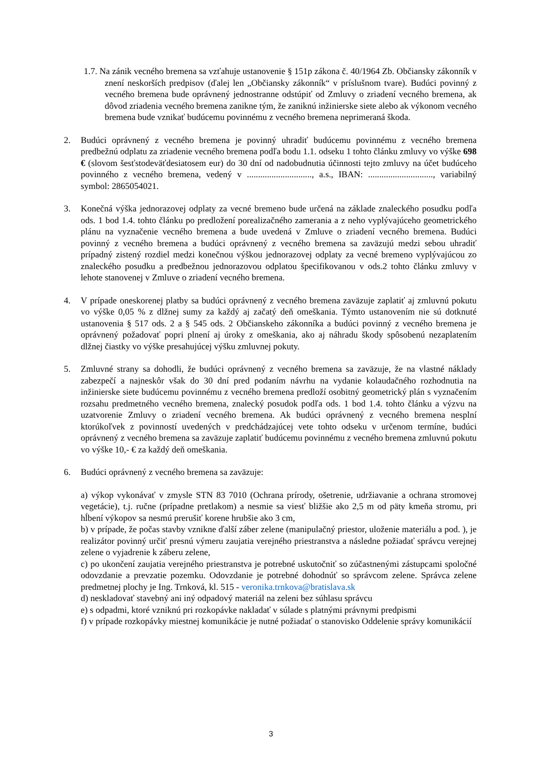1.7. Na zánik vecného bremena sa vzťahuje ustanovenie § 151p zákona č. 40/1964 Zb. Občiansky zákonník v znení neskorších predpisov (ďalej len „Občiansky zákonník“ v príslušnom tvare). Budúci povinný z vecného bremena bude oprávnený jednostranne odstúpiť od Zmluvy o zriadení vecného bremena, ak dôvod zriadenia vecného bremena zanikne tým, že zaniknú inžinierske siete alebo ak výkonom vecného bremena bude vznikať budúcemu povinnému z vecného bremena neprimeraná škoda.
2. Budúci oprávnený z vecného bremena je povinný uhradiť budúcemu povinnému z vecného bremena predbežnú odplatu za zriadenie vecného bremena podľa bodu 1.1. odseku 1 tohto článku zmluvy vo výške 698 € (slovom šesťstodeväťdesiatosem eur) do 30 dní od nadobudnutia účinnosti tejto zmluvy na účet budúceho povinného z vecného bremena, vedený v ............................., a.s., IBAN: ............................., variabilný symbol: 2865054021.
3. Konečná výška jednorazovej odplaty za vecné bremeno bude určená na základe znaleckého posudku podľa ods. 1 bod 1.4. tohto článku po predložení porealizačného zamerania a z neho vyplývajúceho geometrického plánu na vyznačenie vecného bremena a bude uvedená v Zmluve o zriadení vecného bremena. Budúci povinný z vecného bremena a budúci oprávnený z vecného bremena sa zaväzujú medzi sebou uhradiť prípadný zistený rozdiel medzi konečnou výškou jednorazovej odplaty za vecné bremeno vyplývajúcou zo znaleckého posudku a predbežnou jednorazovou odplatou špecifikovanou v ods.2 tohto článku zmluvy v lehote stanovenej v Zmluve o zriadení vecného bremena.
4. V prípade oneskorenej platby sa budúci oprávnený z vecného bremena zaväzuje zaplatiť aj zmluvnú pokutu vo výške 0,05 % z dlžnej sumy za každý aj začatý deň omeškania. Týmto ustanovením nie sú dotknuté ustanovenia § 517 ods. 2 a § 545 ods. 2 Občianskeho zákonníka a budúci povinný z vecného bremena je oprávnený požadovať popri plnení aj úroky z omeškania, ako aj náhradu škody spôsobenú nezaplatením dlžnej čiastky vo výške presahujúcej výšku zmluvnej pokuty.
5. Zmluvné strany sa dohodli, že budúci oprávnený z vecného bremena sa zaväzuje, že na vlastné náklady zabezpečí a najneskôr však do 30 dní pred podaním návrhu na vydanie kolaudačného rozhodnutia na inžinierske siete budúcemu povinnému z vecného bremena predloží osobitný geometrický plán s vyznačením rozsahu predmetného vecného bremena, znalecký posudok podľa ods. 1 bod 1.4. tohto článku a výzvu na uzatvorenie Zmluvy o zriadení vecného bremena. Ak budúci oprávnený z vecného bremena nesplní ktorúkoľvek z povinností uvedených v predchádzajúcej vete tohto odseku v určenom termíne, budúci oprávnený z vecného bremena sa zaväzuje zaplatiť budúcemu povinnému z vecného bremena zmluvnú pokutu vo výške 10,- € za každý deň omeškania.
6. Budúci oprávnený z vecného bremena sa zaväzuje:
a) výkop vykonávať v zmysle STN 83 7010 (Ochrana prírody, ošetrenie, udržiavanie a ochrana stromovej vegetácie), t.j. ručne (prípadne pretlakom) a nesmie sa viesť bližšie ako 2,5 m od päty kmeňa stromu, pri hĺbení výkopov sa nesmú prerušiť korene hrubšie ako 3 cm,
b) v prípade, že počas stavby vznikne ďalší záber zelene (manipulačný priestor, uloženie materiálu a pod. ), je realizátor povinný určiť presnú výmeru zaujatia verejného priestranstva a následne požiadať správcu verejnej zelene o vyjadrenie k záberu zelene,
c) po ukončení zaujatia verejného priestranstva je potrebné uskutočniť so zúčastnenými zástupcami spoločné odovzdanie a prevzatie pozemku. Odovzdanie je potrebné dohodnúť so správcom zelene. Správca zelene predmetnej plochy je Ing. Trnková, kl. 515 - veronika.trnkova@bratislava.sk
d) neskladovať stavebný ani iný odpadový materiál na zeleni bez súhlasu správcu
e) s odpadmi, ktoré vzniknú pri rozkopávke nakladať v súlade s platnými právnymi predpismi
f) v prípade rozkopávky miestnej komunikácie je nutné požiadať o stanovisko Oddelenie správy komunikácií
3